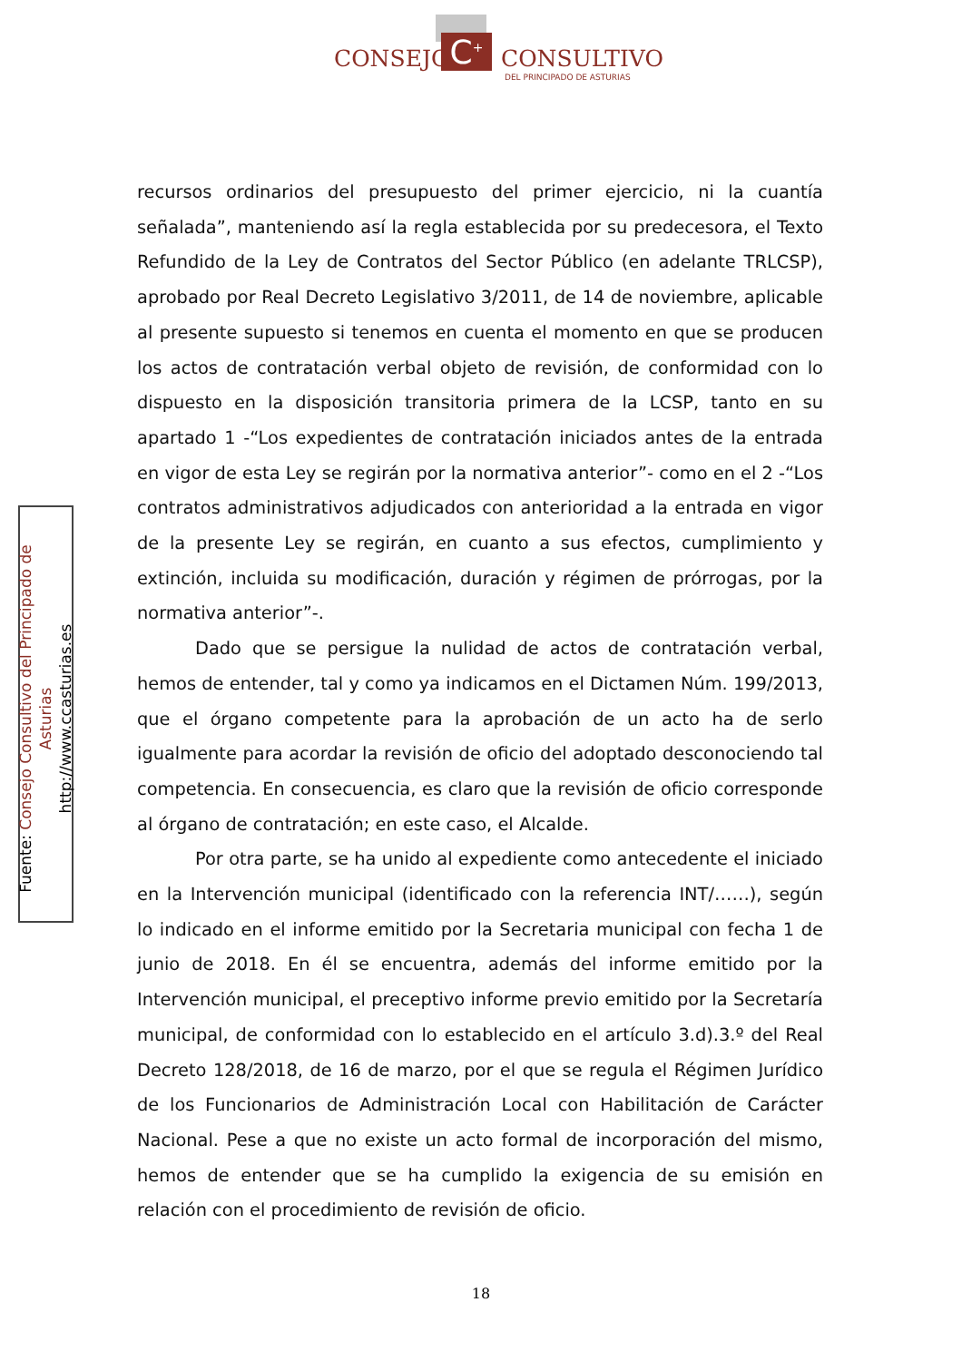C<sup>+</sup>
CONSEJO CONSULTIVO
DEL PRINCIPADO DE ASTURIAS
Fuente: Consejo Consultivo del Principado de Asturias
http://www.ccasturias.es
recursos ordinarios del presupuesto del primer ejercicio, ni la cuantía señalada”, manteniendo así la regla establecida por su predecesora, el Texto Refundido de la Ley de Contratos del Sector Público (en adelante TRLCSP), aprobado por Real Decreto Legislativo 3/2011, de 14 de noviembre, aplicable al presente supuesto si tenemos en cuenta el momento en que se producen los actos de contratación verbal objeto de revisión, de conformidad con lo dispuesto en la disposición transitoria primera de la LCSP, tanto en su apartado 1 -“Los expedientes de contratación iniciados antes de la entrada en vigor de esta Ley se regirán por la normativa anterior”- como en el 2 -“Los contratos administrativos adjudicados con anterioridad a la entrada en vigor de la presente Ley se regirán, en cuanto a sus efectos, cumplimiento y extinción, incluida su modificación, duración y régimen de prórrogas, por la normativa anterior”-.
Dado que se persigue la nulidad de actos de contratación verbal, hemos de entender, tal y como ya indicamos en el Dictamen Núm. 199/2013, que el órgano competente para la aprobación de un acto ha de serlo igualmente para acordar la revisión de oficio del adoptado desconociendo tal competencia. En consecuencia, es claro que la revisión de oficio corresponde al órgano de contratación; en este caso, el Alcalde.
Por otra parte, se ha unido al expediente como antecedente el iniciado en la Intervención municipal (identificado con la referencia INT/……), según lo indicado en el informe emitido por la Secretaria municipal con fecha 1 de junio de 2018. En él se encuentra, además del informe emitido por la Intervención municipal, el preceptivo informe previo emitido por la Secretaría municipal, de conformidad con lo establecido en el artículo 3.d).3.º del Real Decreto 128/2018, de 16 de marzo, por el que se regula el Régimen Jurídico de los Funcionarios de Administración Local con Habilitación de Carácter Nacional. Pese a que no existe un acto formal de incorporación del mismo, hemos de entender que se ha cumplido la exigencia de su emisión en relación con el procedimiento de revisión de oficio.
18